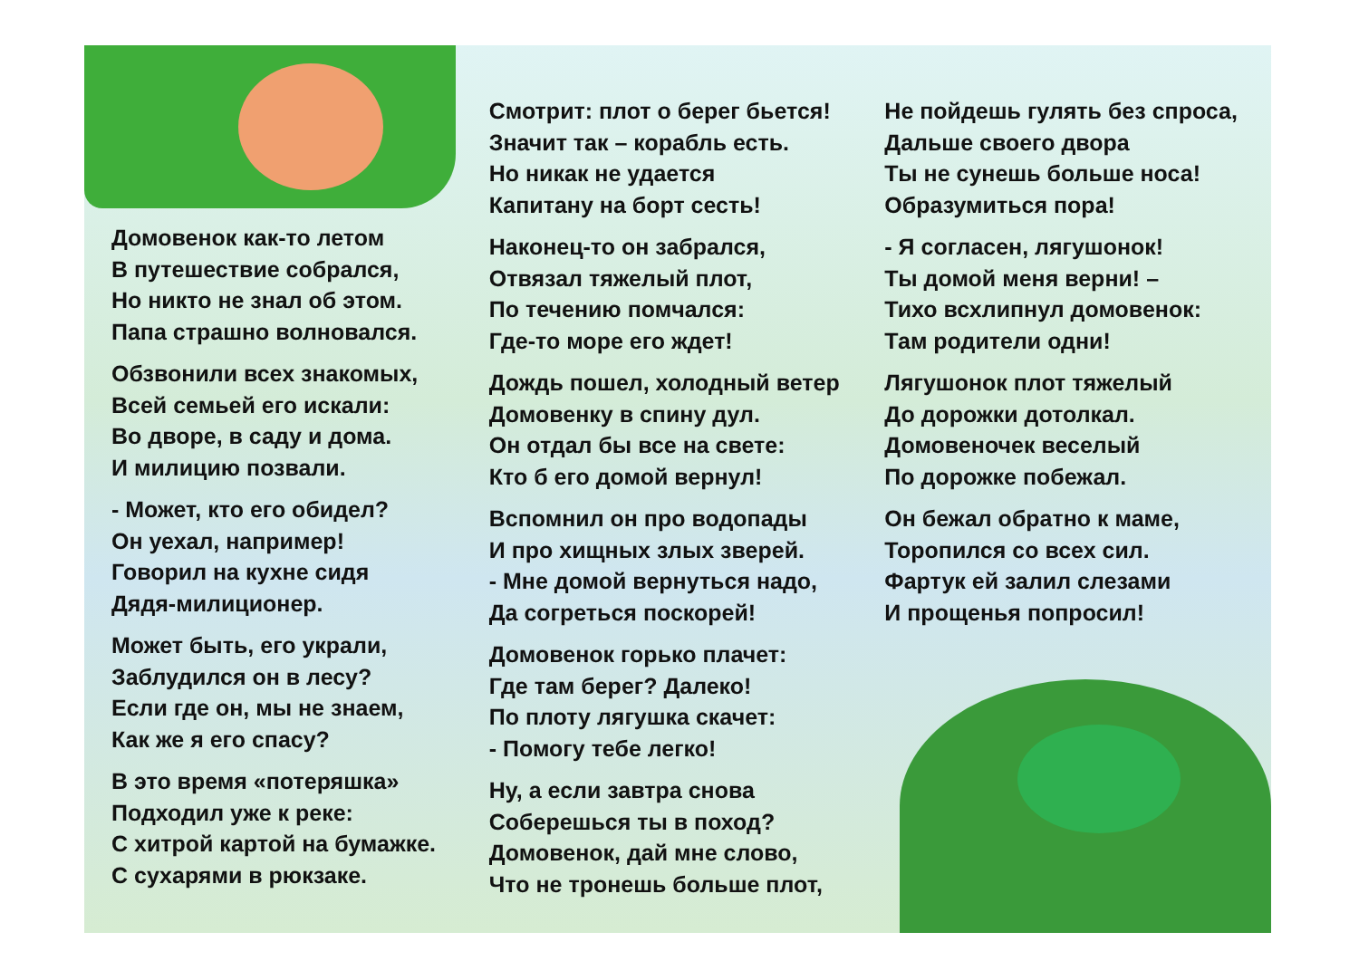Домовенок как-то летом
В путешествие собрался,
Но никто не знал об этом.
Папа страшно волновался.
Обзвонили всех знакомых,
Всей семьей его искали:
Во дворе, в саду и дома.
И милицию позвали.
- Может, кто его обидел?
Он уехал, например!
Говорил на кухне сидя
Дядя-милиционер.
Может быть, его украли,
Заблудился он в лесу?
Если где он, мы не знаем,
Как же я его спасу?
В это время «потеряшка»
Подходил уже к реке:
С хитрой картой на бумажке.
С сухарями в рюкзаке.
Смотрит: плот о берег бьется!
Значит так – корабль есть.
Но никак не удается
Капитану на борт сесть!
Наконец-то он забрался,
Отвязал тяжелый плот,
По течению помчался:
Где-то море его ждет!
Дождь пошел, холодный ветер
Домовенку в спину дул.
Он отдал бы все на свете:
Кто б его домой вернул!
Вспомнил он про водопады
И про хищных злых зверей.
- Мне домой вернуться надо,
Да согреться поскорей!
Домовенок горько плачет:
Где там берег? Далеко!
По плоту лягушка скачет:
- Помогу тебе легко!
Ну, а если завтра снова
Соберешься ты в поход?
Домовенок, дай мне слово,
Что не тронешь больше плот,
Не пойдешь гулять без спроса,
Дальше своего двора
Ты не сунешь больше носа!
Образумиться пора!
- Я согласен, лягушонок!
Ты домой меня верни! –
Тихо всхлипнул домовенок:
Там родители одни!
Лягушонок плот тяжелый
До дорожки дотолкал.
Домовеночек веселый
По дорожке побежал.
Он бежал обратно к маме,
Торопился со всех сил.
Фартук ей залил слезами
И прощенья попросил!